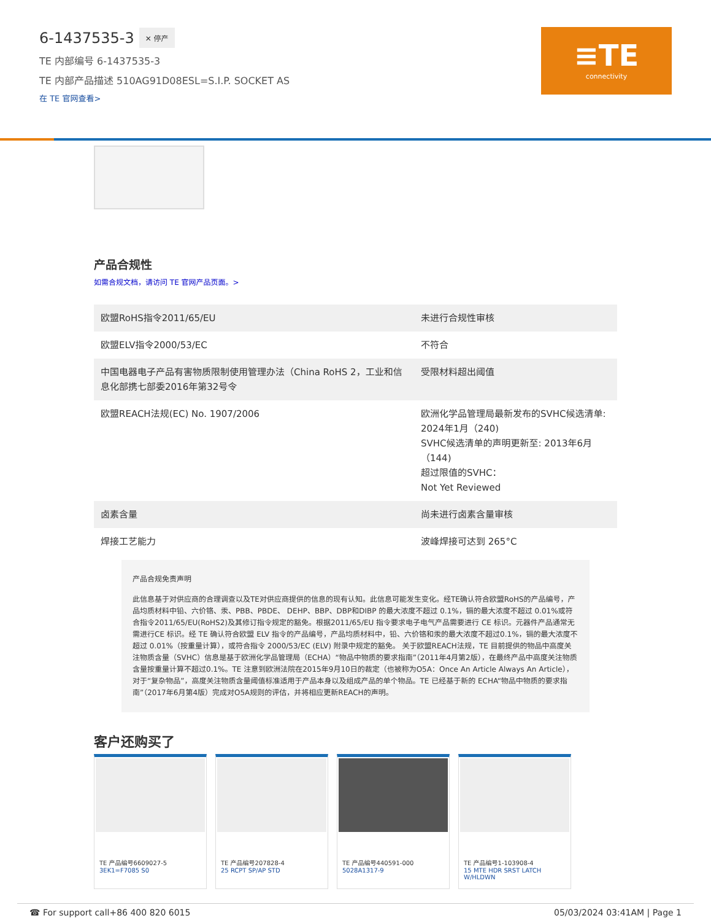6-1437535-3 ✕ 停产
TE 内部编号 6-1437535-3
TE 内部产品描述 510AG91D08ESL=S.I.P. SOCKET AS
在 TE 官网查看>
≡TE
connectivity
产品合规性
如需合规文档，请访问 TE 官网产品页面。>
| 欧盟RoHS指令2011/65/EU | 未进行合规性审核 |
| 欧盟ELV指令2000/53/EC | 不符合 |
| 中国电器电子产品有害物质限制使用管理办法（China RoHS 2，工业和信息化部携七部委2016年第32号令 | 受限材料超出阈值 |
| 欧盟REACH法规(EC) No. 1907/2006 | 欧洲化学品管理局最新发布的SVHC候选清单: 2024年1月（240) SVHC候选清单的声明更新至: 2013年6月（144) 超过限值的SVHC： Not Yet Reviewed |
| 卤素含量 | 尚未进行卤素含量审核 |
| 焊接工艺能力 | 波峰焊接可达到 265°C |
产品合规免责声明
此信息基于对供应商的合理调查以及TE对供应商提供的信息的现有认知。此信息可能发生变化。经TE确认符合欧盟RoHS的产品编号，产品均质材料中铅、六价铬、汞、PBB、PBDE、 DEHP、BBP、DBP和DIBP 的最大浓度不超过 0.1%，镉的最大浓度不超过 0.01%或符合指令2011/65/EU(RoHS2)及其修订指令规定的豁免。根据2011/65/EU 指令要求电子电气产品需要进行 CE 标识。元器件产品通常无需进行CE 标识。经 TE 确认符合欧盟 ELV 指令的产品编号，产品均质材料中，铅、六价铬和汞的最大浓度不超过0.1%，镉的最大浓度不超过 0.01%（按重量计算），或符合指令 2000/53/EC (ELV) 附录中规定的豁免。 关于欧盟REACH法规，TE 目前提供的物品中高度关注物质含量（SVHC）信息是基于欧洲化学品管理局（ECHA）“物品中物质的要求指南”（2011年4月第2版），在最终产品中高度关注物质含量按重量计算不超过0.1%。TE 注意到欧洲法院在2015年9月10日的裁定（也被称为O5A：Once An Article Always An Article），对于“复杂物品”，高度关注物质含量阈值标准适用于产品本身以及组成产品的单个物品。TE 已经基于新的 ECHA“物品中物质的要求指南”（2017年6月第4版）完成对O5A规则的评估，并将相应更新REACH的声明。
客户还购买了
TE 产品编号6609027-5
3EK1=F7085 S0
TE 产品编号207828-4
25 RCPT SP/AP STD
TE 产品编号440591-000
5028A1317-9
TE 产品编号1-103908-4
15 MTE HDR SRST LATCH W/HLDWN
☎ For support call+86 400 820 6015 05/03/2024 03:41AM | Page 1